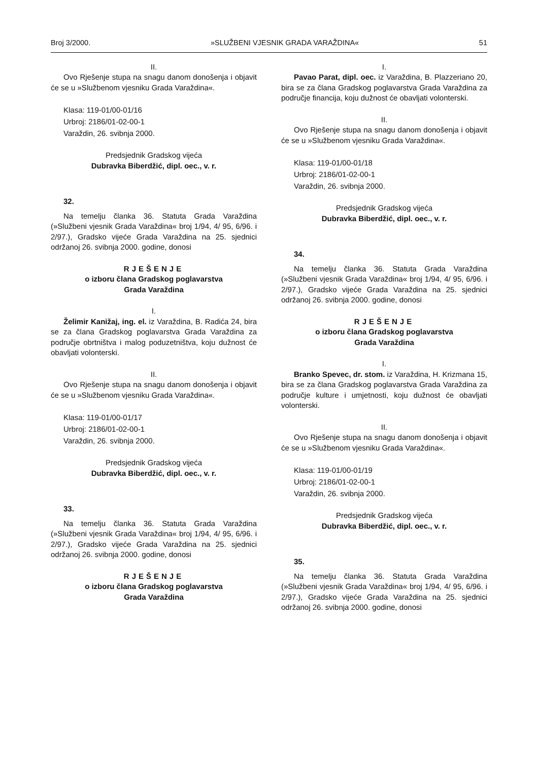Broj 3/2000. »SLUŽBENI VJESNIK GRADA VARAŽDINA« 51
II.
Ovo Rješenje stupa na snagu danom donošenja i objavit će se u »Službenom vjesniku Grada Varaždina«.
Klasa: 119-01/00-01/16
Urbroj: 2186/01-02-00-1
Varaždin, 26. svibnja 2000.
Predsjednik Gradskog vijeća
Dubravka Biberdžić, dipl. oec., v. r.
32.
Na temelju članka 36. Statuta Grada Varaždina (»Službeni vjesnik Grada Varaždina« broj 1/94, 4/ 95, 6/96. i 2/97.), Gradsko vijeće Grada Varaždina na 25. sjednici održanoj 26. svibnja 2000. godine, donosi
RJEŠENJE
o izboru člana Gradskog poglavarstva
Grada Varaždina
I.
Želimir Kanižaj, ing. el. iz Varaždina, B. Radića 24, bira se za člana Gradskog poglavarstva Grada Varaždina za područje obrtništva i malog poduzetništva, koju dužnost će obavljati volonterski.
II.
Ovo Rješenje stupa na snagu danom donošenja i objavit će se u »Službenom vjesniku Grada Varaždina«.
Klasa: 119-01/00-01/17
Urbroj: 2186/01-02-00-1
Varaždin, 26. svibnja 2000.
Predsjednik Gradskog vijeća
Dubravka Biberdžić, dipl. oec., v. r.
33.
Na temelju članka 36. Statuta Grada Varaždina (»Službeni vjesnik Grada Varaždina« broj 1/94, 4/ 95, 6/96. i 2/97.), Gradsko vijeće Grada Varaždina na 25. sjednici održanoj 26. svibnja 2000. godine, donosi
RJEŠENJE
o izboru člana Gradskog poglavarstva
Grada Varaždina
I.
Pavao Parat, dipl. oec. iz Varaždina, B. Plazzeriano 20, bira se za člana Gradskog poglavarstva Grada Varaždina za područje financija, koju dužnost će obavljati volonterski.
II.
Ovo Rješenje stupa na snagu danom donošenja i objavit će se u »Službenom vjesniku Grada Varaždina«.
Klasa: 119-01/00-01/18
Urbroj: 2186/01-02-00-1
Varaždin, 26. svibnja 2000.
Predsjednik Gradskog vijeća
Dubravka Biberdžić, dipl. oec., v. r.
34.
Na temelju članka 36. Statuta Grada Varaždina (»Službeni vjesnik Grada Varaždina« broj 1/94, 4/ 95, 6/96. i 2/97.), Gradsko vijeće Grada Varaždina na 25. sjednici održanoj 26. svibnja 2000. godine, donosi
RJEŠENJE
o izboru člana Gradskog poglavarstva
Grada Varaždina
I.
Branko Spevec, dr. stom. iz Varaždina, H. Krizmana 15, bira se za člana Gradskog poglavarstva Grada Varaždina za područje kulture i umjetnosti, koju dužnost će obavljati volonterski.
II.
Ovo Rješenje stupa na snagu danom donošenja i objavit će se u »Službenom vjesniku Grada Varaždina«.
Klasa: 119-01/00-01/19
Urbroj: 2186/01-02-00-1
Varaždin, 26. svibnja 2000.
Predsjednik Gradskog vijeća
Dubravka Biberdžić, dipl. oec., v. r.
35.
Na temelju članka 36. Statuta Grada Varaždina (»Službeni vjesnik Grada Varaždina« broj 1/94, 4/ 95, 6/96. i 2/97.), Gradsko vijeće Grada Varaždina na 25. sjednici održanoj 26. svibnja 2000. godine, donosi